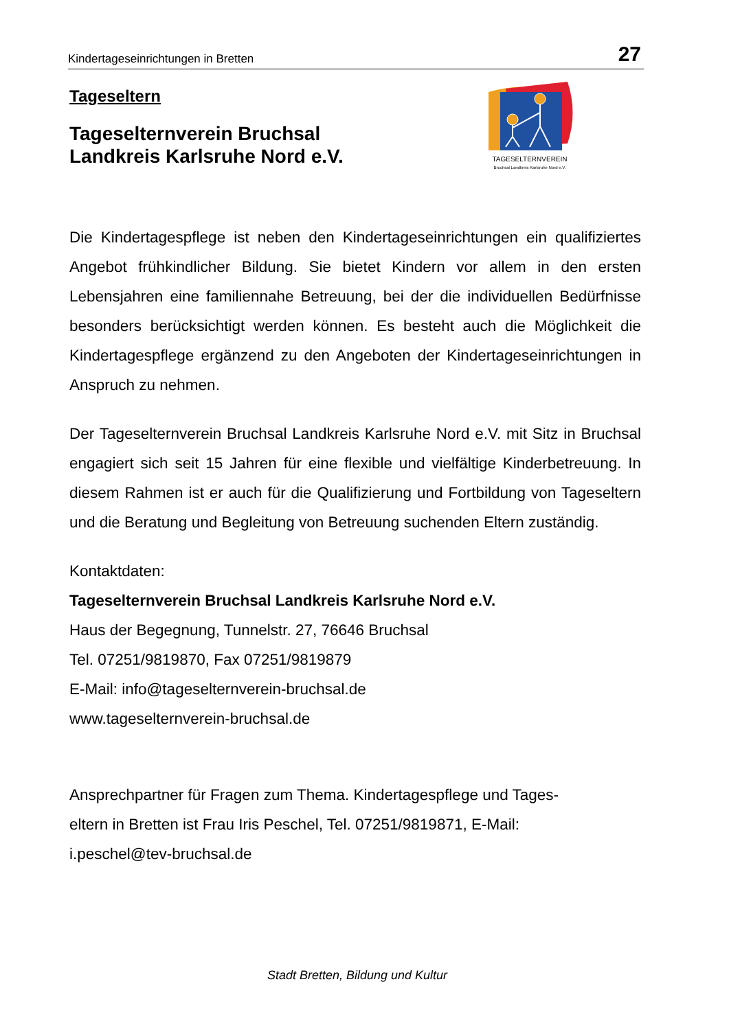Kindertageseinrichtungen in Bretten 27
TAGESELTERNVEREIN
Bruchsal Landkreis Karlsruhe Nord e.V.
Tageseltern
Tageselternverein Bruchsal
Landkreis Karlsruhe Nord e.V.
Die Kindertagespflege ist neben den Kindertageseinrichtungen ein qualifiziertes Angebot frühkindlicher Bildung. Sie bietet Kindern vor allem in den ersten Lebensjahren eine familiennahe Betreuung, bei der die individuellen Bedürfnisse besonders berücksichtigt werden können. Es besteht auch die Möglichkeit die Kindertagespflege ergänzend zu den Angeboten der Kindertageseinrichtungen in Anspruch zu nehmen.
Der Tageselternverein Bruchsal Landkreis Karlsruhe Nord e.V. mit Sitz in Bruchsal engagiert sich seit 15 Jahren für eine flexible und vielfältige Kinderbetreuung. In diesem Rahmen ist er auch für die Qualifizierung und Fortbildung von Tageseltern und die Beratung und Begleitung von Betreuung suchenden Eltern zuständig.
Kontaktdaten:
Tageselternverein Bruchsal Landkreis Karlsruhe Nord e.V.
Haus der Begegnung, Tunnelstr. 27, 76646 Bruchsal
Tel. 07251/9819870, Fax 07251/9819879
E-Mail: info@tageselternverein-bruchsal.de
www.tageselternverein-bruchsal.de
Ansprechpartner für Fragen zum Thema. Kindertagespflege und Tages-
eltern in Bretten ist Frau Iris Peschel, Tel. 07251/9819871, E-Mail:
i.peschel@tev-bruchsal.de
Stadt Bretten, Bildung und Kultur